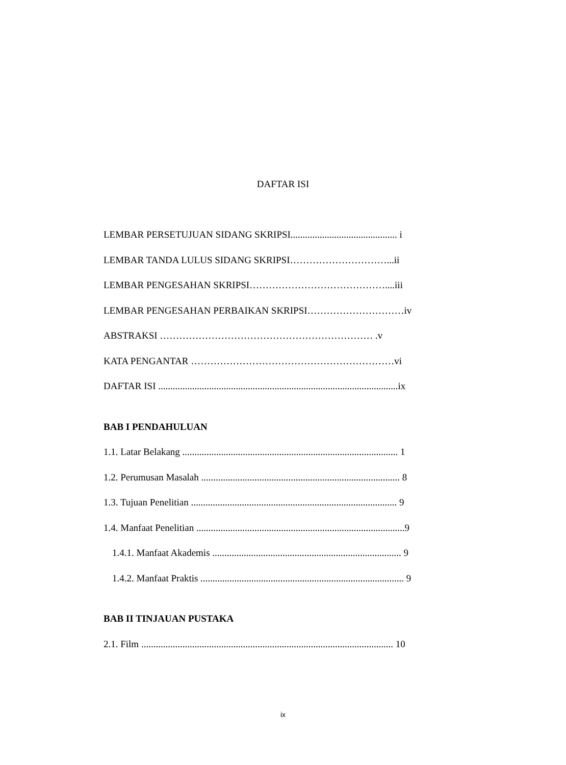DAFTAR ISI
LEMBAR PERSETUJUAN SIDANG SKRIPSI............................................ i
LEMBAR TANDA LULUS SIDANG SKRIPSI…………………………...ii
LEMBAR PENGESAHAN SKRIPSI……………………………………....iii
LEMBAR PENGESAHAN PERBAIKAN SKRIPSI…………………………iv
ABSTRAKSI ………………………………………………………… .v
KATA PENGANTAR ………………………………………………………vi
DAFTAR ISI ...................................................................................................ix
BAB I PENDAHULUAN
1.1. Latar Belakang ......................................................................................... 1
1.2. Perumusan Masalah .................................................................................. 8
1.3. Tujuan Penelitian ..................................................................................... 9
1.4. Manfaat Penelitian ......................................................................................9
1.4.1. Manfaat Akademis .............................................................................. 9
1.4.2. Manfaat Praktis .................................................................................... 9
BAB II TINJAUAN PUSTAKA
2.1. Film ........................................................................................................ 10
ix